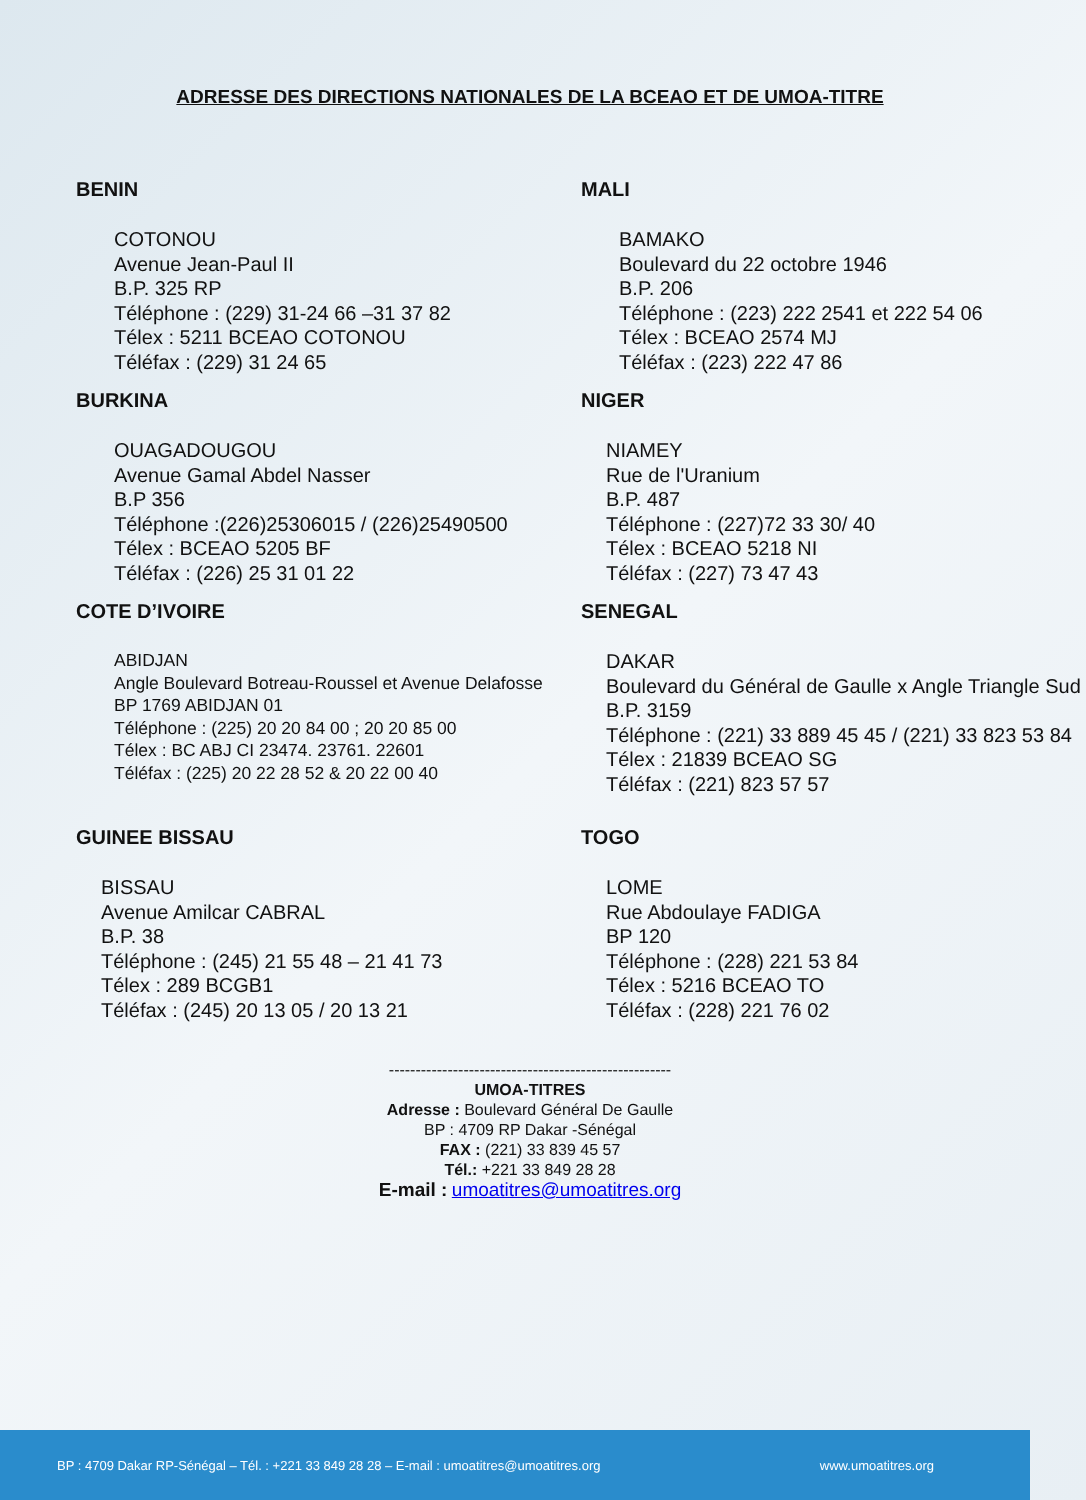ADRESSE DES DIRECTIONS NATIONALES DE LA BCEAO ET DE UMOA-TITRE
BENIN
COTONOU
Avenue Jean-Paul II
B.P. 325 RP
Téléphone : (229) 31-24 66 –31 37 82
Télex : 5211 BCEAO COTONOU
Téléfax : (229) 31 24 65
MALI
BAMAKO
Boulevard du 22 octobre 1946
B.P. 206
Téléphone : (223) 222 2541 et 222 54 06
Télex : BCEAO 2574 MJ
Téléfax : (223) 222 47 86
BURKINA
OUAGADOUGOU
Avenue Gamal Abdel Nasser
B.P 356
Téléphone :(226)25306015 / (226)25490500
Télex : BCEAO 5205 BF
Téléfax : (226) 25 31 01 22
NIGER
NIAMEY
Rue de l'Uranium
B.P. 487
Téléphone : (227)72 33 30/ 40
Télex : BCEAO 5218 NI
Téléfax : (227) 73 47 43
COTE D’IVOIRE
ABIDJAN
Angle Boulevard Botreau-Roussel et Avenue Delafosse
BP 1769 ABIDJAN 01
Téléphone : (225) 20 20 84 00 ; 20 20 85 00
Télex : BC ABJ CI 23474. 23761. 22601
Téléfax : (225) 20 22 28 52 & 20 22 00 40
SENEGAL
DAKAR
Boulevard du Général de Gaulle x Angle Triangle Sud
B.P. 3159
Téléphone : (221) 33 889 45 45 / (221) 33 823 53 84
Télex : 21839 BCEAO SG
Téléfax : (221) 823 57 57
GUINEE BISSAU
BISSAU
Avenue Amilcar CABRAL
B.P. 38
Téléphone : (245) 21 55 48 – 21 41 73
Télex : 289 BCGB1
Téléfax : (245) 20 13 05 / 20 13 21
TOGO
LOME
Rue Abdoulaye FADIGA
BP 120
Téléphone : (228) 221 53 84
Télex : 5216 BCEAO TO
Téléfax : (228) 221 76 02
-----------------------------------------------------
UMOA-TITRES
Adresse : Boulevard Général De Gaulle
BP : 4709 RP Dakar -Sénégal
FAX : (221) 33 839 45 57
Tél.: +221 33 849 28 28
E-mail : umoatitres@umoatitres.org
BP : 4709 Dakar RP-Sénégal – Tél. : +221 33 849 28 28 – E-mail : umoatitres@umoatitres.org www.umoatitres.org